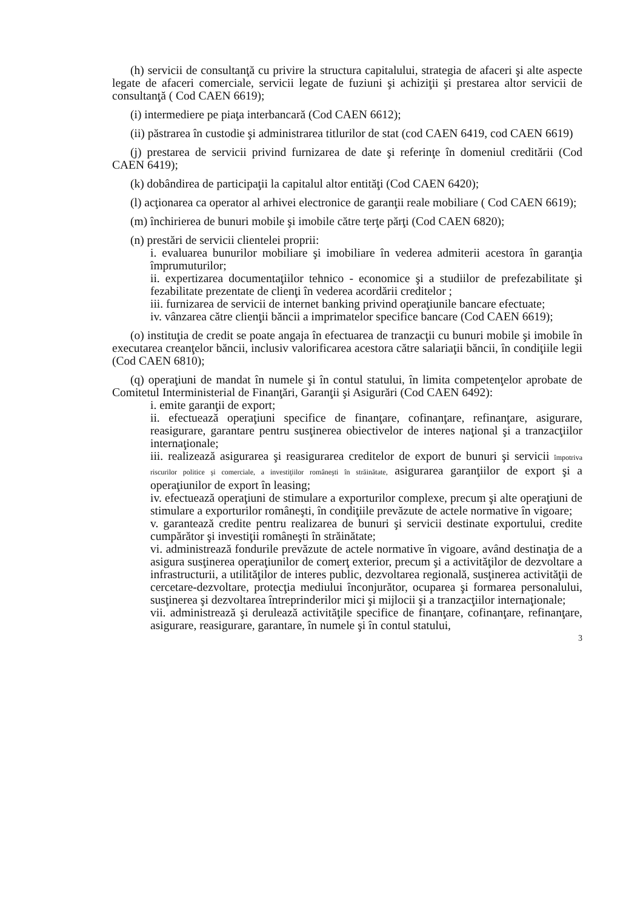(h) servicii de consultanţă cu privire la structura capitalului, strategia de afaceri şi alte aspecte legate de afaceri comerciale, servicii legate de fuziuni şi achiziţii şi prestarea altor servicii de consultanţă ( Cod CAEN 6619);
(i) intermediere pe piaţa interbancară (Cod CAEN 6612);
(ii) păstrarea în custodie şi administrarea titlurilor de stat (cod CAEN 6419, cod CAEN 6619)
(j) prestarea de servicii privind furnizarea de date şi referinţe în domeniul creditării (Cod CAEN 6419);
(k) dobândirea de participaţii la capitalul altor entităţi (Cod CAEN 6420);
(l) acţionarea ca operator al arhivei electronice de garanţii reale mobiliare ( Cod CAEN 6619);
(m) închirierea de bunuri mobile şi imobile către terţe părţi (Cod CAEN 6820);
(n) prestări de servicii clientelei proprii:
i. evaluarea bunurilor mobiliare şi imobiliare în vederea admiterii acestora în garanţia împrumuturilor;
ii. expertizarea documentaţiilor tehnico - economice şi a studiilor de prefezabilitate şi fezabilitate prezentate de clienţi în vederea acordării creditelor ;
iii. furnizarea de servicii de internet banking privind operaţiunile bancare efectuate;
iv. vânzarea către clienţii băncii a imprimatelor specifice bancare (Cod CAEN 6619);
(o) instituţia de credit se poate angaja în efectuarea de tranzacţii cu bunuri mobile şi imobile în executarea creanţelor băncii, inclusiv valorificarea acestora către salariaţii băncii, în condiţiile legii (Cod CAEN 6810);
(q) operaţiuni de mandat în numele şi în contul statului, în limita competenţelor aprobate de Comitetul Interministerial de Finanţări, Garanţii şi Asigurări (Cod CAEN 6492):
i. emite garanţii de export;
ii. efectuează operaţiuni specifice de finanţare, cofinanţare, refinanţare, asigurare, reasigurare, garantare pentru susţinerea obiectivelor de interes naţional şi a tranzacţiilor internaţionale;
iii. realizează asigurarea şi reasigurarea creditelor de export de bunuri şi servicii împotriva riscurilor politice şi comerciale, a investiţiilor româneşti în străinătate, asigurarea garanţiilor de export şi a operaţiunilor de export în leasing;
iv. efectuează operaţiuni de stimulare a exporturilor complexe, precum şi alte operaţiuni de stimulare a exporturilor româneşti, în condiţiile prevăzute de actele normative în vigoare;
v. garantează credite pentru realizarea de bunuri şi servicii destinate exportului, credite cumpărător şi investiţii româneşti în străinătate;
vi. administrează fondurile prevăzute de actele normative în vigoare, având destinaţia de a asigura susţinerea operaţiunilor de comerţ exterior, precum şi a activităţilor de dezvoltare a infrastructurii, a utilităţilor de interes public, dezvoltarea regională, susţinerea activităţii de cercetare-dezvoltare, protecţia mediului înconjurător, ocuparea şi formarea personalului, susţinerea şi dezvoltarea întreprinderilor mici şi mijlocii şi a tranzacţiilor internaţionale;
vii. administrează şi derulează activităţile specifice de finanţare, cofinanţare, refinanţare, asigurare, reasigurare, garantare, în numele şi în contul statului,
3